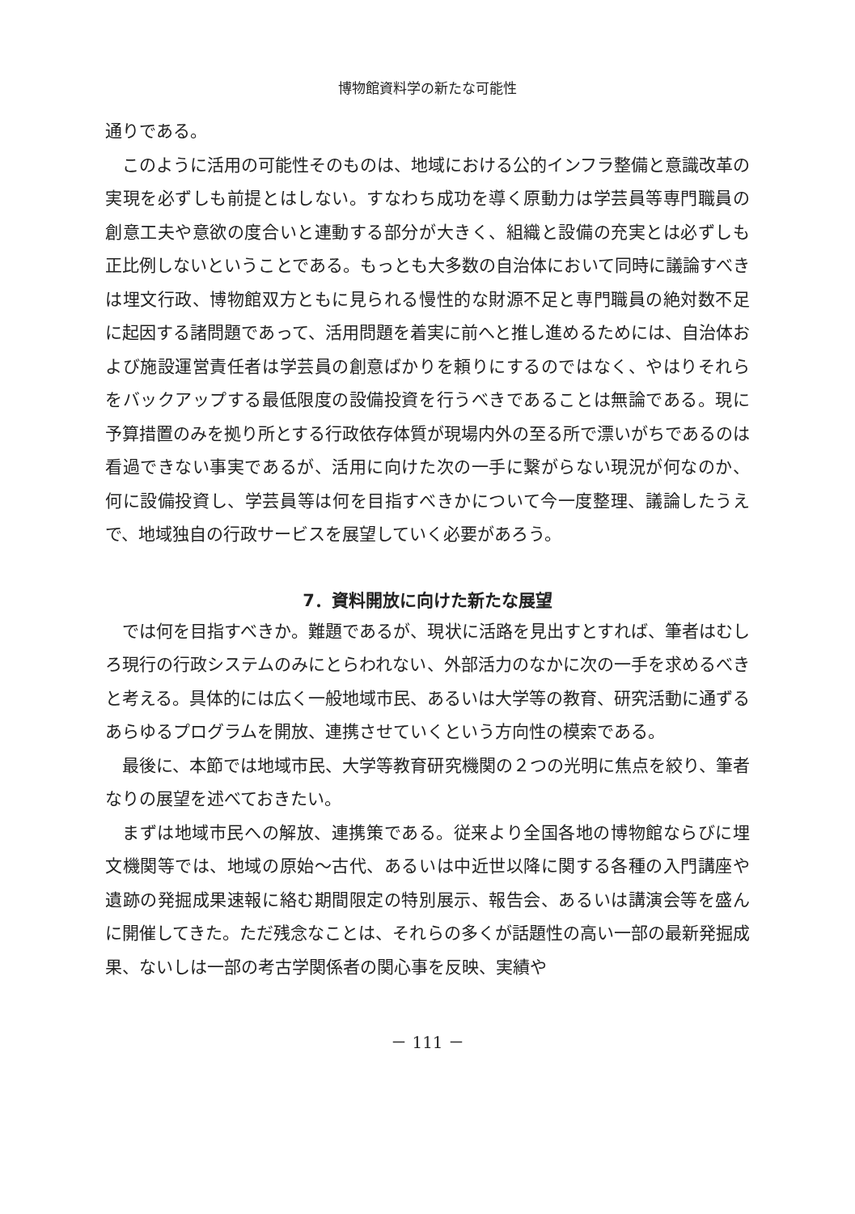博物館資料学の新たな可能性
通りである。
このように活用の可能性そのものは、地域における公的インフラ整備と意識改革の実現を必ずしも前提とはしない。すなわち成功を導く原動力は学芸員等専門職員の創意工夫や意欲の度合いと連動する部分が大きく、組織と設備の充実とは必ずしも正比例しないということである。もっとも大多数の自治体において同時に議論すべきは埋文行政、博物館双方ともに見られる慢性的な財源不足と専門職員の絶対数不足に起因する諸問題であって、活用問題を着実に前へと推し進めるためには、自治体および施設運営責任者は学芸員の創意ばかりを頼りにするのではなく、やはりそれらをバックアップする最低限度の設備投資を行うべきであることは無論である。現に予算措置のみを拠り所とする行政依存体質が現場内外の至る所で漂いがちであるのは看過できない事実であるが、活用に向けた次の一手に繋がらない現況が何なのか、何に設備投資し、学芸員等は何を目指すべきかについて今一度整理、議論したうえで、地域独自の行政サービスを展望していく必要があろう。
7．資料開放に向けた新たな展望
では何を目指すべきか。難題であるが、現状に活路を見出すとすれば、筆者はむしろ現行の行政システムのみにとらわれない、外部活力のなかに次の一手を求めるべきと考える。具体的には広く一般地域市民、あるいは大学等の教育、研究活動に通ずるあらゆるプログラムを開放、連携させていくという方向性の模索である。
最後に、本節では地域市民、大学等教育研究機関の２つの光明に焦点を絞り、筆者なりの展望を述べておきたい。
まずは地域市民への解放、連携策である。従来より全国各地の博物館ならびに埋文機関等では、地域の原始～古代、あるいは中近世以降に関する各種の入門講座や遺跡の発掘成果速報に絡む期間限定の特別展示、報告会、あるいは講演会等を盛んに開催してきた。ただ残念なことは、それらの多くが話題性の高い一部の最新発掘成果、ないしは一部の考古学関係者の関心事を反映、実績や
－ 111 －